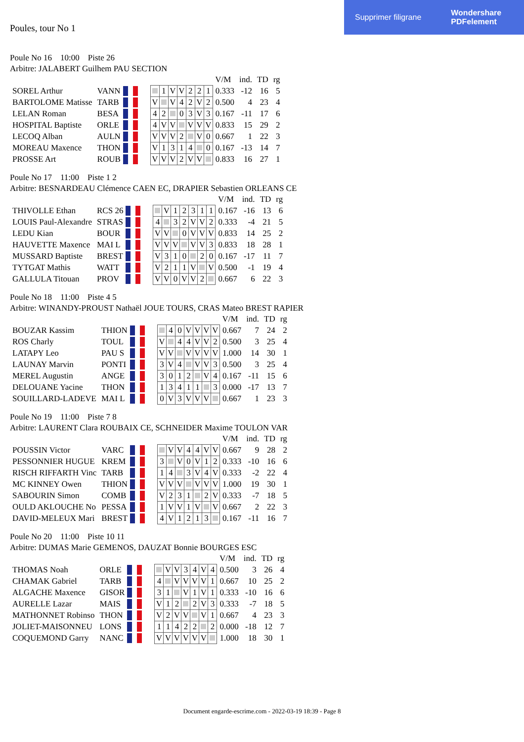Supprimer filigrane Wondershare
PDFelement
Poules, tour No 1
Poule No 16 10:00 Piste 26
Arbitre: JALABERT Guilhem PAU SECTION
| | | | | | | | | | | | V/M | ind. | TD | rg |
| SOREL Arthur | VANN | | | | 1 | V | V | 2 | 2 | 1 | 0.333 | -12 | 16 | 5 |
| BARTOLOME Matisse | TARB | | | V | | V | 4 | 2 | V | 2 | 0.500 | 4 | 23 | 4 |
| LELAN Roman | BESA | | | 4 | 2 | | 0 | 3 | V | 3 | 0.167 | -11 | 17 | 6 |
| HOSPITAL Baptiste | ORLE | | | 4 | V | V | | V | V | V | 0.833 | 15 | 29 | 2 |
| LECOQ Alban | AULN | | | V | V | V | 2 | | V | 0 | 0.667 | 1 | 22 | 3 |
| MOREAU Maxence | THON | | | V | 1 | 3 | 1 | 4 | | 0 | 0.167 | -13 | 14 | 7 |
| PROSSE Art | ROUB | | | V | V | V | 2 | V | V | | 0.833 | 16 | 27 | 1 |
Poule No 17 11:00 Piste 1 2
Arbitre: BESNARDEAU Clémence CAEN EC, DRAPIER Sebastien ORLEANS CE
| | | | | | | | | | | | V/M | ind. | TD | rg |
| THIVOLLE Ethan | RCS 26 | | | | V | 1 | 2 | 3 | 1 | 1 | 0.167 | -16 | 13 | 6 |
| LOUIS Paul-Alexandre | STRAS | | | 4 | | 3 | 2 | V | V | 2 | 0.333 | -4 | 21 | 5 |
| LEDU Kian | BOUR | | | V | V | | 0 | V | V | V | 0.833 | 14 | 25 | 2 |
| HAUVETTE Maxence | MAI L | | | V | V | V | | V | V | 3 | 0.833 | 18 | 28 | 1 |
| MUSSARD Baptiste | BREST | | | V | 3 | 1 | 0 | | 2 | 0 | 0.167 | -17 | 11 | 7 |
| TYTGAT Mathis | WATT | | | V | 2 | 1 | 1 | V | | V | 0.500 | -1 | 19 | 4 |
| GALLULA Titouan | PROV | | | V | V | 0 | V | V | 2 | | 0.667 | 6 | 22 | 3 |
Poule No 18 11:00 Piste 4 5
Arbitre: WINANDY-PROUST Nathaël JOUE TOURS, CRAS Mateo BREST RAPIER
| | | | | | | | | | | | V/M | ind. | TD | rg |
| BOUZAR Kassim | THION | | | | 4 | 0 | V | V | V | V | 0.667 | 7 | 24 | 2 |
| ROS Charly | TOUL | | | V | | 4 | 4 | V | V | 2 | 0.500 | 3 | 25 | 4 |
| LATAPY Leo | PAU S | | | V | V | | V | V | V | V | 1.000 | 14 | 30 | 1 |
| LAUNAY Marvin | PONTI | | | 3 | V | 4 | | V | V | 3 | 0.500 | 3 | 25 | 4 |
| MEREL Augustin | ANGE | | | 3 | 0 | 1 | 2 | | V | 4 | 0.167 | -11 | 15 | 6 |
| DELOUANE Yacine | THON | | | 1 | 3 | 4 | 1 | 1 | | 3 | 0.000 | -17 | 13 | 7 |
| SOUILLARD-LADEVE | MAI L | | | 0 | V | 3 | V | V | V | | 0.667 | 1 | 23 | 3 |
Poule No 19 11:00 Piste 7 8
Arbitre: LAURENT Clara ROUBAIX CE, SCHNEIDER Maxime TOULON VAR
| | | | | | | | | | | | V/M | ind. | TD | rg |
| POUSSIN Victor | VARC | | | | V | V | 4 | 4 | V | V | 0.667 | 9 | 28 | 2 |
| PESSONNIER HUGUE | KREM | | | 3 | | V | 0 | V | 1 | 2 | 0.333 | -10 | 16 | 6 |
| RISCH RIFFARTH Vinc | TARB | | | 1 | 4 | | 3 | V | 4 | V | 0.333 | -2 | 22 | 4 |
| MC KINNEY Owen | THION | | | V | V | V | | V | V | V | 1.000 | 19 | 30 | 1 |
| SABOURIN Simon | COMB | | | V | 2 | 3 | 1 | | 2 | V | 0.333 | -7 | 18 | 5 |
| OULD AKLOUCHE No | PESSA | | | 1 | V | V | 1 | V | | V | 0.667 | 2 | 22 | 3 |
| DAVID-MELEUX Mari | BREST | | | 4 | V | 1 | 2 | 1 | 3 | | 0.167 | -11 | 16 | 7 |
Poule No 20 11:00 Piste 10 11
Arbitre: DUMAS Marie GEMENOS, DAUZAT Bonnie BOURGES ESC
| | | | | | | | | | | | V/M | ind. | TD | rg |
| THOMAS Noah | ORLE | | | | V | V | 3 | 4 | V | 4 | 0.500 | 3 | 26 | 4 |
| CHAMAK Gabriel | TARB | | | 4 | | V | V | V | V | 1 | 0.667 | 10 | 25 | 2 |
| ALGACHE Maxence | GISOR | | | 3 | 1 | | V | 1 | V | 1 | 0.333 | -10 | 16 | 6 |
| AURELLE Lazar | MAIS | | | V | 1 | 2 | | 2 | V | 3 | 0.333 | -7 | 18 | 5 |
| MATHONNET Robinso | THON | | | V | 2 | V | V | | V | 1 | 0.667 | 4 | 23 | 3 |
| JOLIET-MAISONNEU | LONS | | | 1 | 1 | 4 | 2 | 2 | | 2 | 0.000 | -18 | 12 | 7 |
| COQUEMOND Garry | NANC | | | V | V | V | V | V | V | | 1.000 | 18 | 30 | 1 |
Document engarde-escrime.com - 2022-03-19 18:39 - Page 8